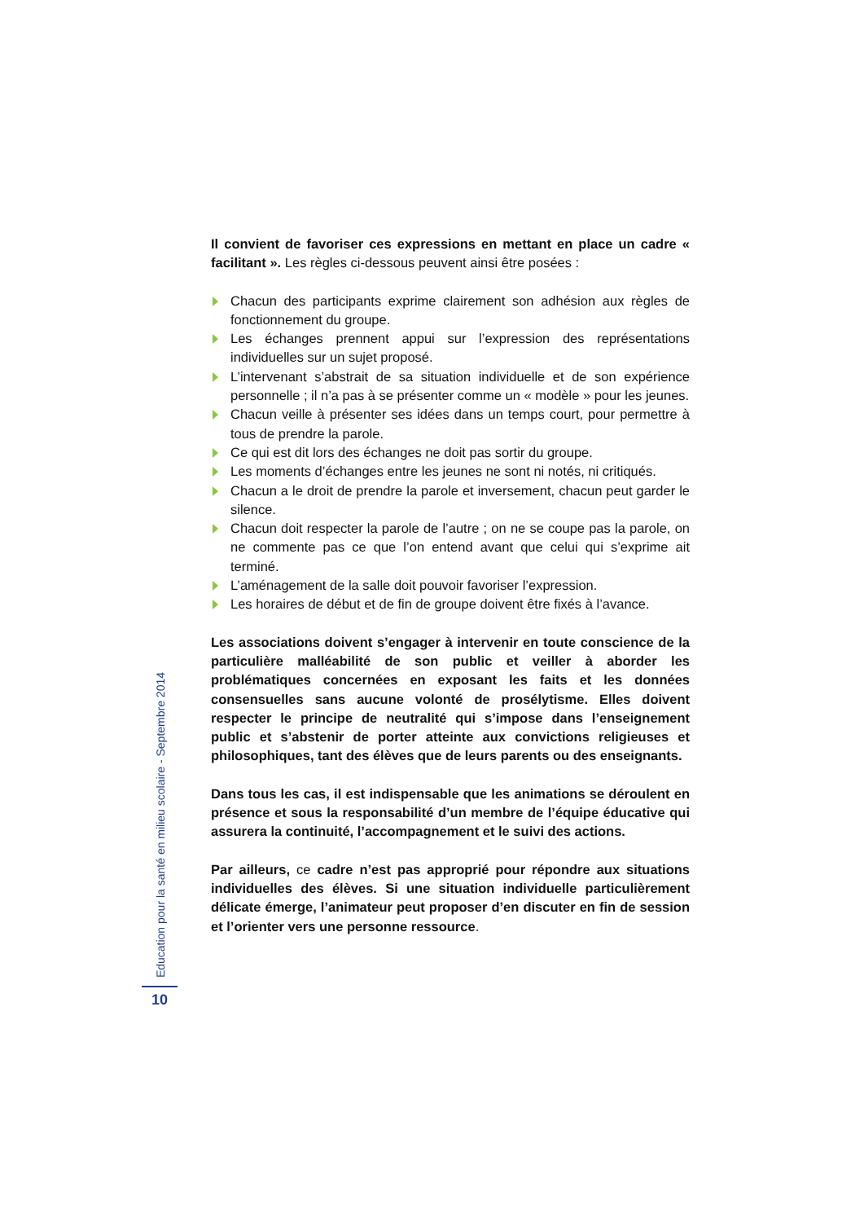Il convient de favoriser ces expressions en mettant en place un cadre « facilitant ». Les règles ci-dessous peuvent ainsi être posées :
Chacun des participants exprime clairement son adhésion aux règles de fonctionnement du groupe.
Les échanges prennent appui sur l’expression des représentations individuelles sur un sujet proposé.
L’intervenant s’abstrait de sa situation individuelle et de son expérience personnelle ; il n’a pas à se présenter comme un « modèle » pour les jeunes.
Chacun veille à présenter ses idées dans un temps court, pour permettre à tous de prendre la parole.
Ce qui est dit lors des échanges ne doit pas sortir du groupe.
Les moments d’échanges entre les jeunes ne sont ni notés, ni critiqués.
Chacun a le droit de prendre la parole et inversement, chacun peut garder le silence.
Chacun doit respecter la parole de l’autre ; on ne se coupe pas la parole, on ne commente pas ce que l’on entend avant que celui qui s’exprime ait terminé.
L’aménagement de la salle doit pouvoir favoriser l’expression.
Les horaires de début et de fin de groupe doivent être fixés à l’avance.
Les associations doivent s’engager à intervenir en toute conscience de la particulière malléabilité de son public et veiller à aborder les problématiques concernées en exposant les faits et les données consensuelles sans aucune volonté de prosélytisme. Elles doivent respecter le principe de neutralité qui s’impose dans l’enseignement public et s’abstenir de porter atteinte aux convictions religieuses et philosophiques, tant des élèves que de leurs parents ou des enseignants.
Dans tous les cas, il est indispensable que les animations se déroulent en présence et sous la responsabilité d’un membre de l’équipe éducative qui assurera la continuité, l’accompagnement et le suivi des actions.
Par ailleurs, ce cadre n’est pas approprié pour répondre aux situations individuelles des élèves. Si une situation individuelle particulièrement délicate émerge, l’animateur peut proposer d’en discuter en fin de session et l’orienter vers une personne ressource.
Education pour la santé en milieu scolaire - Septembre 2014
10